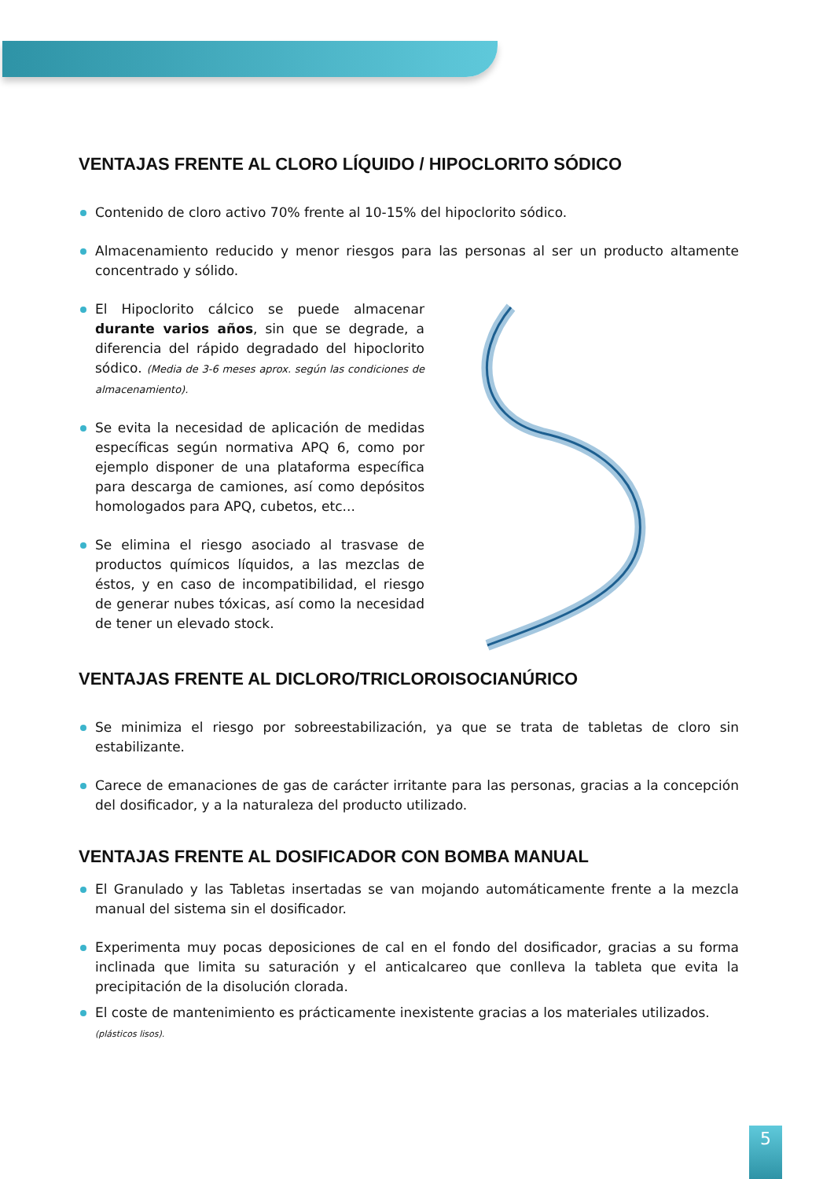VENTAJAS FRENTE AL CLORO LÍQUIDO / HIPOCLORITO SÓDICO
Contenido de cloro activo 70% frente al 10-15% del hipoclorito sódico.
Almacenamiento reducido y menor riesgos para las personas al ser un producto altamente concentrado y sólido.
El Hipoclorito cálcico se puede almacenar durante varios años, sin que se degrade, a diferencia del rápido degradado del hipoclorito sódico. (Media de 3-6 meses aprox. según las condiciones de almacenamiento).
Se evita la necesidad de aplicación de medidas específicas según normativa APQ 6, como por ejemplo disponer de una plataforma específica para descarga de camiones, así como depósitos homologados para APQ, cubetos, etc...
Se elimina el riesgo asociado al trasvase de productos químicos líquidos, a las mezclas de éstos, y en caso de incompatibilidad, el riesgo de generar nubes tóxicas, así como la necesidad de tener un elevado stock.
VENTAJAS FRENTE AL DICLORO/TRICLOROISOCIANÚRICO
Se minimiza el riesgo por sobreestabilización, ya que se trata de tabletas de cloro sin estabilizante.
Carece de emanaciones de gas de carácter irritante para las personas, gracias a la concepción del dosificador, y a la naturaleza del producto utilizado.
VENTAJAS FRENTE AL DOSIFICADOR CON BOMBA MANUAL
El Granulado y las Tabletas insertadas se van mojando automáticamente frente a la mezcla manual del sistema sin el dosificador.
Experimenta muy pocas deposiciones de cal en el fondo del dosificador, gracias a su forma inclinada que limita su saturación y el anticalcareo que conlleva la tableta que evita la precipitación de la disolución clorada.
El coste de mantenimiento es prácticamente inexistente gracias a los materiales utilizados.
(plásticos lisos).
5